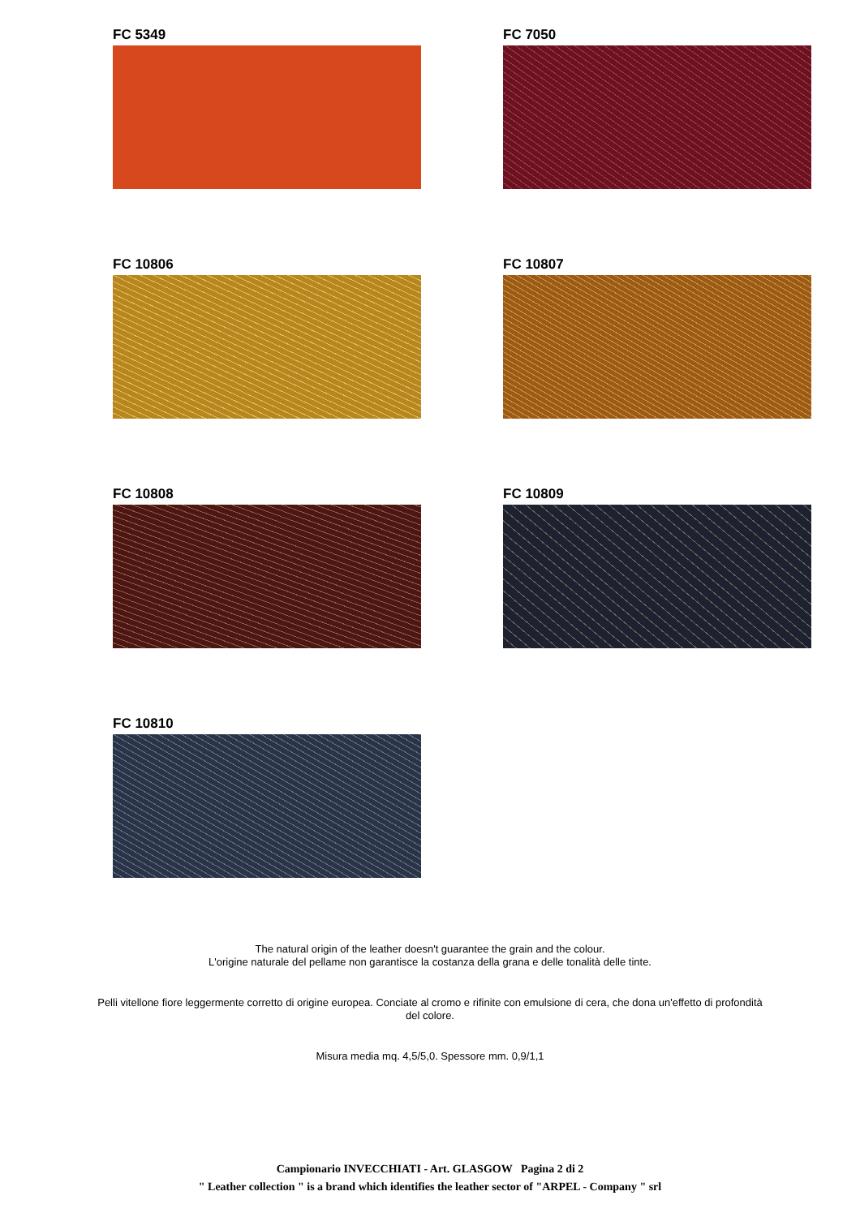FC 5349
FC 7050
FC 10806
FC 10807
FC 10808
FC 10809
FC 10810
The natural origin of the leather doesn't guarantee the grain and the colour.
L'origine naturale del pellame non garantisce la costanza della grana e delle tonalità delle tinte.
Pelli vitellone fiore leggermente corretto di origine europea. Conciate al cromo e rifinite con emulsione di cera, che dona un'effetto di profondità del colore.
Misura media mq. 4,5/5,0. Spessore mm. 0,9/1,1
Campionario INVECCHIATI - Art. GLASGOW Pagina 2 di 2
" Leather collection " is a brand which identifies the leather sector of "ARPEL - Company " srl